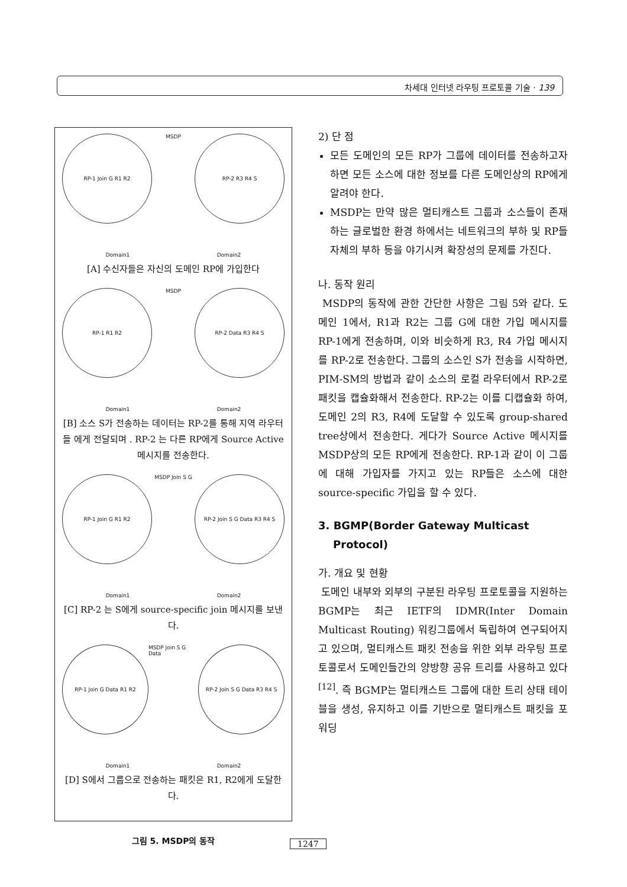차세대 인터넷 라우팅 프로토콜 기술 · 139
RP-1 Join G R1 R2
MSDP
RP-2 R3 R4 S
Domain1 Domain2
[A] 수신자들은 자신의 도메인 RP에 가입한다
RP-1 R1 R2
MSDP
RP-2 Data R3 R4 S
Domain1 Domain2
[B] 소스 S가 전송하는 데이터는 RP-2를 통해 지역 라우터 들 에게 전달되며 . RP-2 는 다른 RP에게 Source Active 메시지를 전송한다.
RP-1 Join G R1 R2
MSDP Join S G
RP-2 Join S G Data R3 R4 S
Domain1 Domain2
[C] RP-2 는 S에게 source-specific join 메시지를 보낸다.
RP-1 Join G Data R1 R2
MSDP Join S G Data
RP-2 Join S G Data R3 R4 S
Domain1 Domain2
[D] S에서 그룹으로 전송하는 패킷은 R1, R2에게 도달한다.
그림 5. MSDP의 동작
2) 단 점
모든 도메인의 모든 RP가 그룹에 데이터를 전송하고자 하면 모든 소스에 대한 정보를 다른 도메인상의 RP에게 알려야 한다.
MSDP는 만약 많은 멀티캐스트 그룹과 소스들이 존재하는 글로벌한 환경 하에서는 네트워크의 부하 및 RP들 자체의 부하 등을 야기시켜 확장성의 문제를 가진다.
나. 동작 원리
MSDP의 동작에 관한 간단한 사항은 그림 5와 같다. 도메인 1에서, R1과 R2는 그룹 G에 대한 가입 메시지를 RP-1에게 전송하며, 이와 비슷하게 R3, R4 가입 메시지를 RP-2로 전송한다. 그룹의 소스인 S가 전송을 시작하면, PIM-SM의 방법과 같이 소스의 로컬 라우터에서 RP-2로 패킷을 캡슐화해서 전송한다. RP-2는 이를 디캡슐화 하여, 도메인 2의 R3, R4에 도달할 수 있도록 group-shared tree상에서 전송한다. 게다가 Source Active 메시지를 MSDP상의 모든 RP에게 전송한다. RP-1과 같이 이 그룹에 대해 가입자를 가지고 있는 RP들은 소스에 대한 source-specific 가입을 할 수 있다.
3. BGMP(Border Gateway Multicast
Protocol)
가. 개요 및 현황
도메인 내부와 외부의 구분된 라우팅 프로토콜을 지원하는 BGMP는 최근 IETF의 IDMR(Inter Domain Multicast Routing) 워킹그룹에서 독립하여 연구되어지고 있으며, 멀티캐스트 패킷 전송을 위한 외부 라우팅 프로토콜로서 도메인들간의 양방향 공유 트리를 사용하고 있다<sup>[12]</sup>. 즉 BGMP는 멀티캐스트 그룹에 대한 트리 상태 테이블을 생성, 유지하고 이를 기반으로 멀티캐스트 패킷을 포워딩
1247